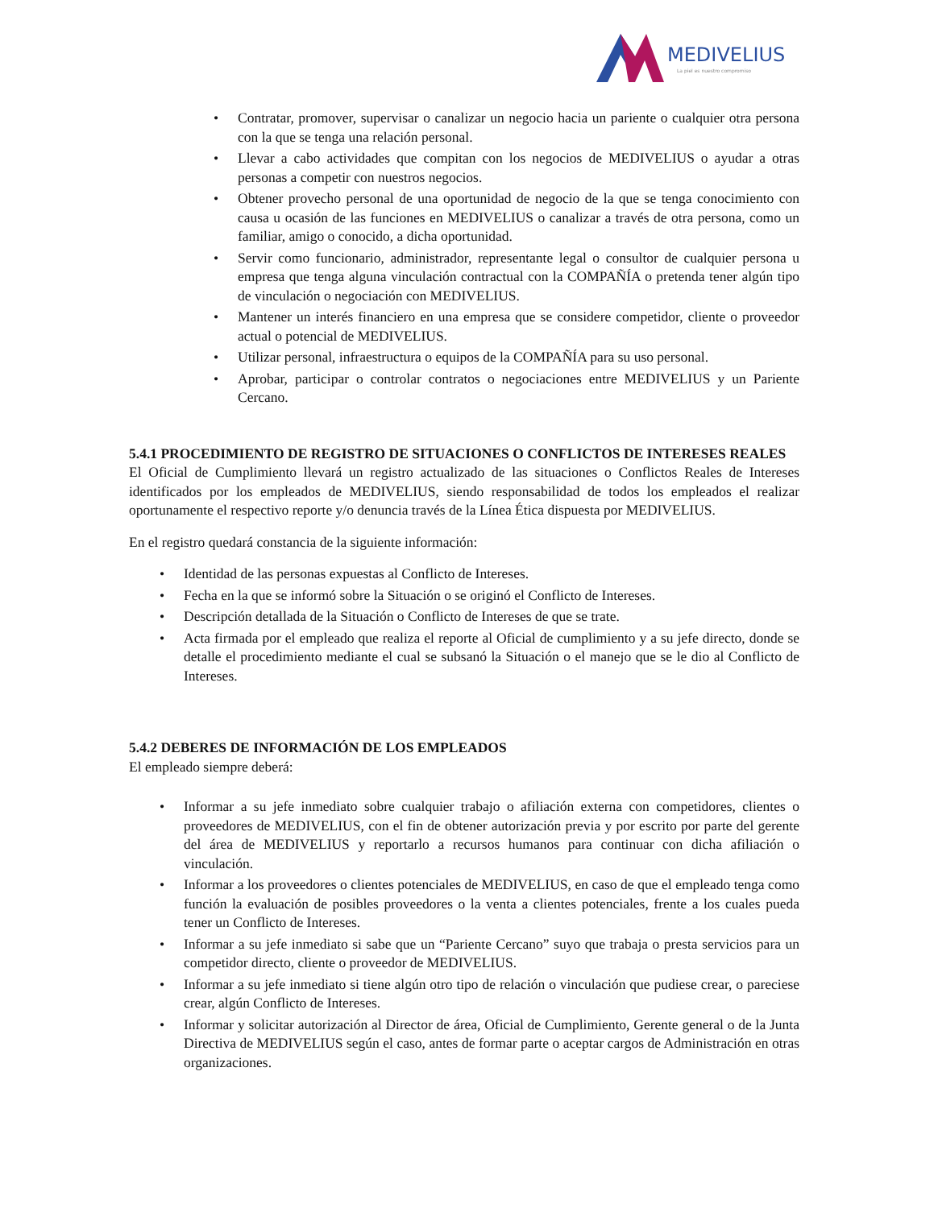MEDIVELIUS
La piel es nuestro compromiso
• Contratar, promover, supervisar o canalizar un negocio hacia un pariente o cualquier otra persona con la que se tenga una relación personal.
• Llevar a cabo actividades que compitan con los negocios de MEDIVELIUS o ayudar a otras personas a competir con nuestros negocios.
• Obtener provecho personal de una oportunidad de negocio de la que se tenga conocimiento con causa u ocasión de las funciones en MEDIVELIUS o canalizar a través de otra persona, como un familiar, amigo o conocido, a dicha oportunidad.
• Servir como funcionario, administrador, representante legal o consultor de cualquier persona u empresa que tenga alguna vinculación contractual con la COMPAÑÍA o pretenda tener algún tipo de vinculación o negociación con MEDIVELIUS.
• Mantener un interés financiero en una empresa que se considere competidor, cliente o proveedor actual o potencial de MEDIVELIUS.
• Utilizar personal, infraestructura o equipos de la COMPAÑÍA para su uso personal.
• Aprobar, participar o controlar contratos o negociaciones entre MEDIVELIUS y un Pariente Cercano.
5.4.1 PROCEDIMIENTO DE REGISTRO DE SITUACIONES O CONFLICTOS DE INTERESES REALES
El Oficial de Cumplimiento llevará un registro actualizado de las situaciones o Conflictos Reales de Intereses identificados por los empleados de MEDIVELIUS, siendo responsabilidad de todos los empleados el realizar oportunamente el respectivo reporte y/o denuncia través de la Línea Ética dispuesta por MEDIVELIUS.
En el registro quedará constancia de la siguiente información:
• Identidad de las personas expuestas al Conflicto de Intereses.
• Fecha en la que se informó sobre la Situación o se originó el Conflicto de Intereses.
• Descripción detallada de la Situación o Conflicto de Intereses de que se trate.
• Acta firmada por el empleado que realiza el reporte al Oficial de cumplimiento y a su jefe directo, donde se detalle el procedimiento mediante el cual se subsanó la Situación o el manejo que se le dio al Conflicto de Intereses.
5.4.2 DEBERES DE INFORMACIÓN DE LOS EMPLEADOS
El empleado siempre deberá:
• Informar a su jefe inmediato sobre cualquier trabajo o afiliación externa con competidores, clientes o proveedores de MEDIVELIUS, con el fin de obtener autorización previa y por escrito por parte del gerente del área de MEDIVELIUS y reportarlo a recursos humanos para continuar con dicha afiliación o vinculación.
• Informar a los proveedores o clientes potenciales de MEDIVELIUS, en caso de que el empleado tenga como función la evaluación de posibles proveedores o la venta a clientes potenciales, frente a los cuales pueda tener un Conflicto de Intereses.
• Informar a su jefe inmediato si sabe que un “Pariente Cercano” suyo que trabaja o presta servicios para un competidor directo, cliente o proveedor de MEDIVELIUS.
• Informar a su jefe inmediato si tiene algún otro tipo de relación o vinculación que pudiese crear, o pareciese crear, algún Conflicto de Intereses.
• Informar y solicitar autorización al Director de área, Oficial de Cumplimiento, Gerente general o de la Junta Directiva de MEDIVELIUS según el caso, antes de formar parte o aceptar cargos de Administración en otras organizaciones.